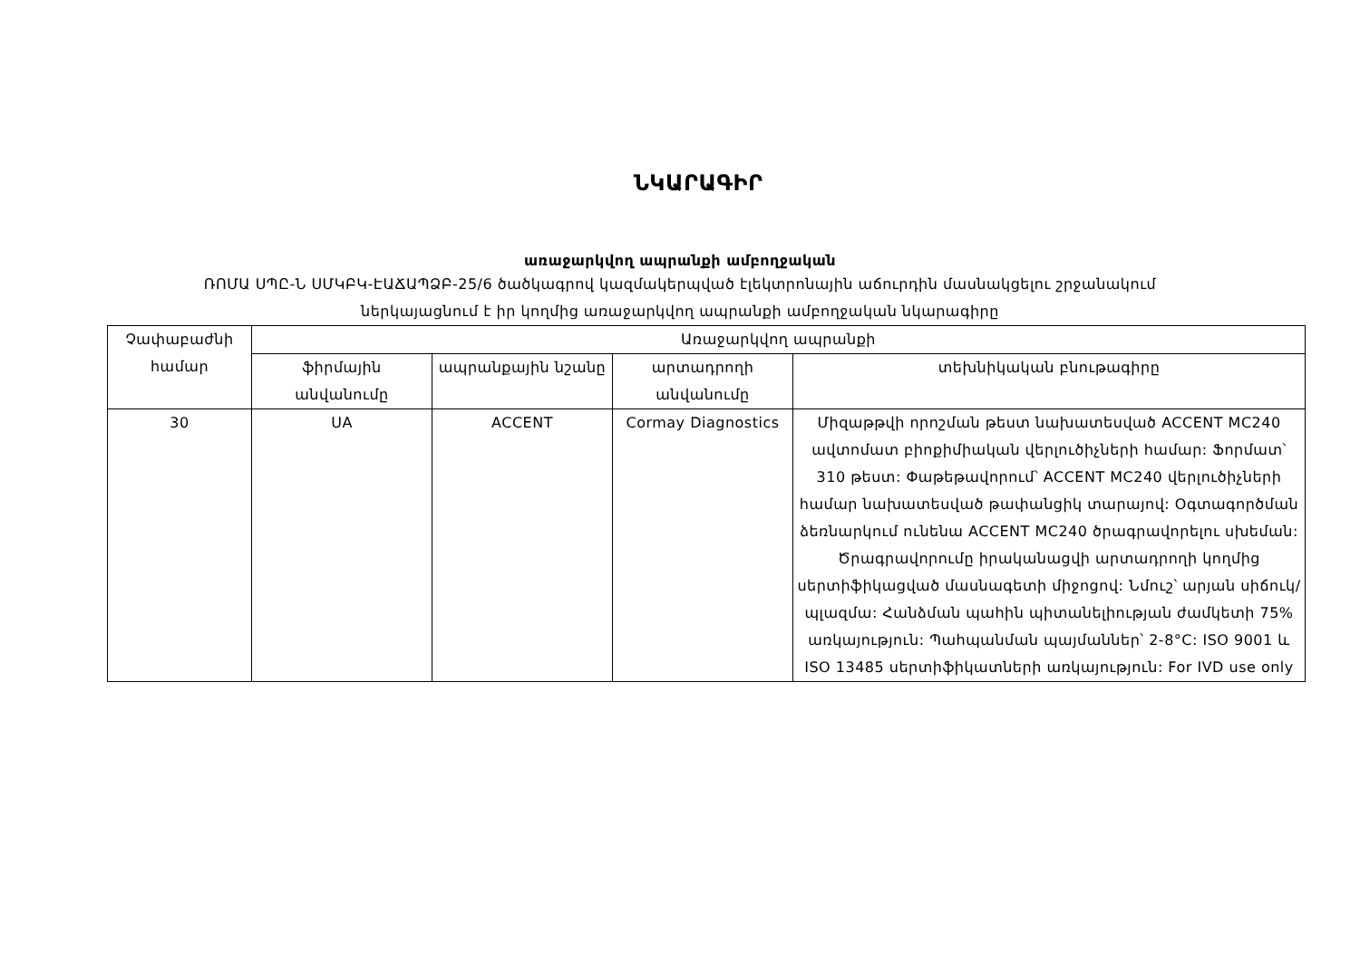ՆԿԱՐԱԳԻՐ
առաջարկվող ապրանքի ամբողջական
ՌՈՄԱ ՍՊԸ-Ն ՍՄԿԲԿ-ԷԱՃԱՊՁԲ-25/6 ծածկագրով կազմակերպված էլեկտրոնային աճուրդին մասնակցելու շրջանակում
ներկայացնում է իր կողմից առաջարկվող ապրանքի ամբողջական նկարագիրը
| Չափաբաժնի համար | Առաջարկվող ապրանքի | | | |
| --- | --- | --- | --- | --- |
| | ֆիրմային անվանումը | ապրանքային նշանը | արտադրողի անվանումը | տեխնիկական բնութագիրը |
| 30 | UA | ACCENT | Cormay Diagnostics | Միզաթթվի որոշման թեստ նախատեսված ACCENT MC240 ավտոմատ բիոքիմիական վերլուծիչների համար: Ֆորմատ՝ 310 թեստ: Փաթեթավորում՝ ACCENT MC240 վերլուծիչների համար նախատեսված թափանցիկ տարայով: Օգտագործման ձեռնարկում ունենա ACCENT MC240 ծրագրավորելու սխեման: Ծրագրավորումը իրականացվի արտադրողի կողմից սերտիֆիկացված մասնագետի միջոցով: Նմուշ՝ արյան սիճուկ/պլազմա: Հանձման պահին պիտանելիության ժամկետի 75% առկայություն: Պահպանման պայմաններ՝ 2-8°C: ISO 9001 և ISO 13485 սերտիֆիկատների առկայություն: For IVD use only |